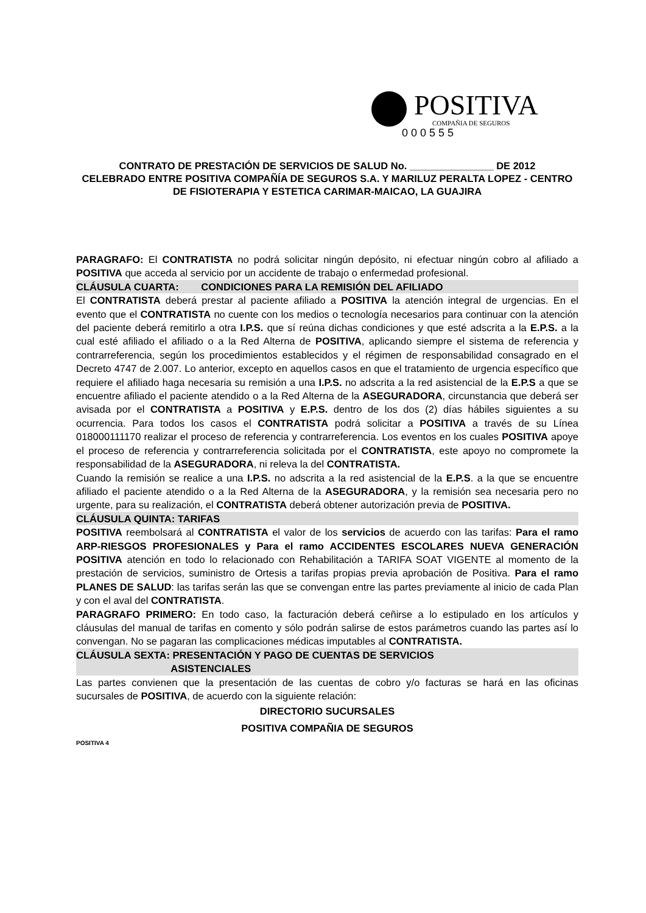POSITIVA
COMPAÑIA DE SEGUROS
0 0 0 5 5 5
CONTRATO DE PRESTACIÓN DE SERVICIOS DE SALUD No. _______________ DE 2012
CELEBRADO ENTRE POSITIVA COMPAÑÍA DE SEGUROS S.A. Y MARILUZ PERALTA LOPEZ - CENTRO DE FISIOTERAPIA Y ESTETICA CARIMAR-MAICAO, LA GUAJIRA
PARAGRAFO: El CONTRATISTA no podrá solicitar ningún depósito, ni efectuar ningún cobro al afiliado a POSITIVA que acceda al servicio por un accidente de trabajo o enfermedad profesional.
CLÁUSULA CUARTA: CONDICIONES PARA LA REMISIÓN DEL AFILIADO
El CONTRATISTA deberá prestar al paciente afiliado a POSITIVA la atención integral de urgencias. En el evento que el CONTRATISTA no cuente con los medios o tecnología necesarios para continuar con la atención del paciente deberá remitirlo a otra I.P.S. que sí reúna dichas condiciones y que esté adscrita a la E.P.S. a la cual esté afiliado el afiliado o a la Red Alterna de POSITIVA, aplicando siempre el sistema de referencia y contrarreferencia, según los procedimientos establecidos y el régimen de responsabilidad consagrado en el Decreto 4747 de 2.007. Lo anterior, excepto en aquellos casos en que el tratamiento de urgencia específico que requiere el afiliado haga necesaria su remisión a una I.P.S. no adscrita a la red asistencial de la E.P.S a que se encuentre afiliado el paciente atendido o a la Red Alterna de la ASEGURADORA, circunstancia que deberá ser avisada por el CONTRATISTA a POSITIVA y E.P.S. dentro de los dos (2) días hábiles siguientes a su ocurrencia. Para todos los casos el CONTRATISTA podrá solicitar a POSITIVA a través de su Línea 018000111170 realizar el proceso de referencia y contrarreferencia. Los eventos en los cuales POSITIVA apoye el proceso de referencia y contrarreferencia solicitada por el CONTRATISTA, este apoyo no compromete la responsabilidad de la ASEGURADORA, ni releva la del CONTRATISTA.
Cuando la remisión se realice a una I.P.S. no adscrita a la red asistencial de la E.P.S. a la que se encuentre afiliado el paciente atendido o a la Red Alterna de la ASEGURADORA, y la remisión sea necesaria pero no urgente, para su realización, el CONTRATISTA deberá obtener autorización previa de POSITIVA.
CLÁUSULA QUINTA: TARIFAS
POSITIVA reembolsará al CONTRATISTA el valor de los servicios de acuerdo con las tarifas: Para el ramo ARP-RIESGOS PROFESIONALES y Para el ramo ACCIDENTES ESCOLARES NUEVA GENERACIÓN POSITIVA atención en todo lo relacionado con Rehabilitación a TARIFA SOAT VIGENTE al momento de la prestación de servicios, suministro de Ortesis a tarifas propias previa aprobación de Positiva. Para el ramo PLANES DE SALUD: las tarifas serán las que se convengan entre las partes previamente al inicio de cada Plan y con el aval del CONTRATISTA.
PARAGRAFO PRIMERO: En todo caso, la facturación deberá ceñirse a lo estipulado en los artículos y cláusulas del manual de tarifas en comento y sólo podrán salirse de estos parámetros cuando las partes así lo convengan. No se pagaran las complicaciones médicas imputables al CONTRATISTA.
CLÁUSULA SEXTA: PRESENTACIÓN Y PAGO DE CUENTAS DE SERVICIOS
ASISTENCIALES
Las partes convienen que la presentación de las cuentas de cobro y/o facturas se hará en las oficinas sucursales de POSITIVA, de acuerdo con la siguiente relación:
DIRECTORIO SUCURSALES
POSITIVA COMPAÑIA DE SEGUROS
POSITIVA 4